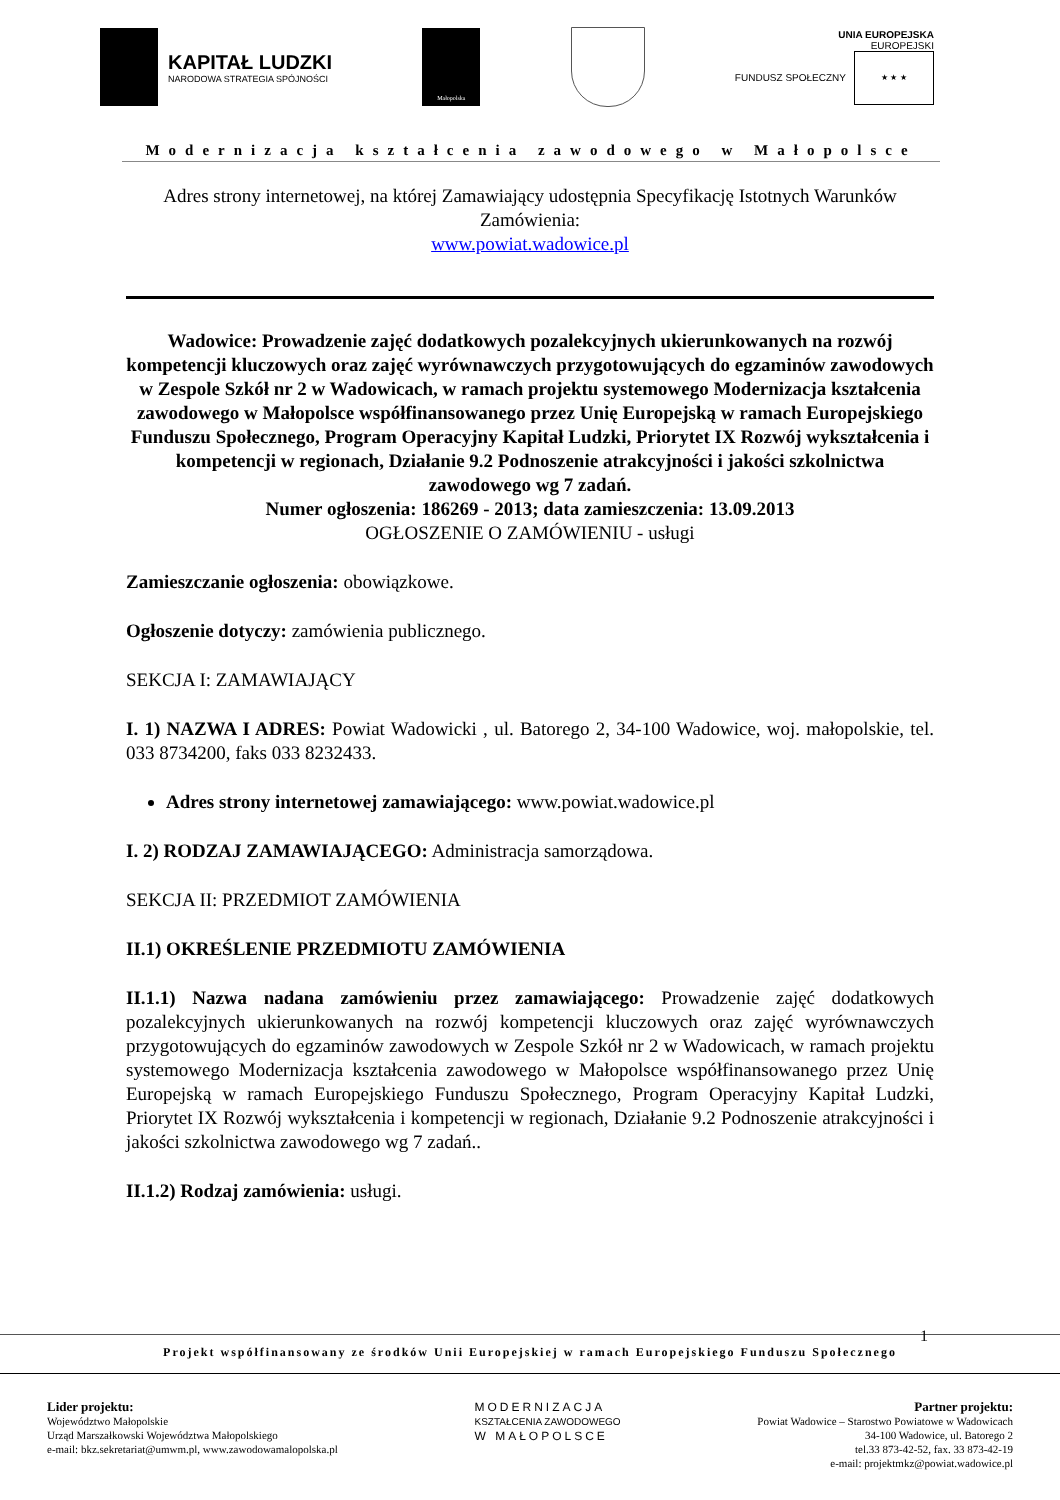KAPITAŁ LUDZKI
NARODOWA STRATEGIA SPÓJNOŚCI
Małopolska
UNIA EUROPEJSKA
EUROPEJSKI
FUNDUSZ SPOŁECZNY ★ ★ ★
Modernizacja kształcenia zawodowego w Małopolsce
Adres strony internetowej, na której Zamawiający udostępnia Specyfikację Istotnych Warunków Zamówienia:
www.powiat.wadowice.pl
Wadowice: Prowadzenie zajęć dodatkowych pozalekcyjnych ukierunkowanych na rozwój kompetencji kluczowych oraz zajęć wyrównawczych przygotowujących do egzaminów zawodowych w Zespole Szkół nr 2 w Wadowicach, w ramach projektu systemowego Modernizacja kształcenia zawodowego w Małopolsce współfinansowanego przez Unię Europejską w ramach Europejskiego Funduszu Społecznego, Program Operacyjny Kapitał Ludzki, Priorytet IX Rozwój wykształcenia i kompetencji w regionach, Działanie 9.2 Podnoszenie atrakcyjności i jakości szkolnictwa zawodowego wg 7 zadań.
Numer ogłoszenia: 186269 - 2013; data zamieszczenia: 13.09.2013
OGŁOSZENIE O ZAMÓWIENIU - usługi
Zamieszczanie ogłoszenia: obowiązkowe.
Ogłoszenie dotyczy: zamówienia publicznego.
SEKCJA I: ZAMAWIAJĄCY
I. 1) NAZWA I ADRES: Powiat Wadowicki , ul. Batorego 2, 34-100 Wadowice, woj. małopolskie, tel. 033 8734200, faks 033 8232433.
Adres strony internetowej zamawiającego: www.powiat.wadowice.pl
I. 2) RODZAJ ZAMAWIAJĄCEGO: Administracja samorządowa.
SEKCJA II: PRZEDMIOT ZAMÓWIENIA
II.1) OKREŚLENIE PRZEDMIOTU ZAMÓWIENIA
II.1.1) Nazwa nadana zamówieniu przez zamawiającego: Prowadzenie zajęć dodatkowych pozalekcyjnych ukierunkowanych na rozwój kompetencji kluczowych oraz zajęć wyrównawczych przygotowujących do egzaminów zawodowych w Zespole Szkół nr 2 w Wadowicach, w ramach projektu systemowego Modernizacja kształcenia zawodowego w Małopolsce współfinansowanego przez Unię Europejską w ramach Europejskiego Funduszu Społecznego, Program Operacyjny Kapitał Ludzki, Priorytet IX Rozwój wykształcenia i kompetencji w regionach, Działanie 9.2 Podnoszenie atrakcyjności i jakości szkolnictwa zawodowego wg 7 zadań..
II.1.2) Rodzaj zamówienia: usługi.
1
Projekt współfinansowany ze środków Unii Europejskiej w ramach Europejskiego Funduszu Społecznego
Lider projektu:
Województwo Małopolskie
Urząd Marszałkowski Województwa Małopolskiego
e-mail: bkz.sekretariat@umwm.pl, www.zawodowamalopolska.pl
MODERNIZACJA
KSZTAŁCENIA ZAWODOWEGO
W MAŁOPOLSCE
Partner projektu:
Powiat Wadowice – Starostwo Powiatowe w Wadowicach
34-100 Wadowice, ul. Batorego 2
tel.33 873-42-52, fax. 33 873-42-19
e-mail: projektmkz@powiat.wadowice.pl